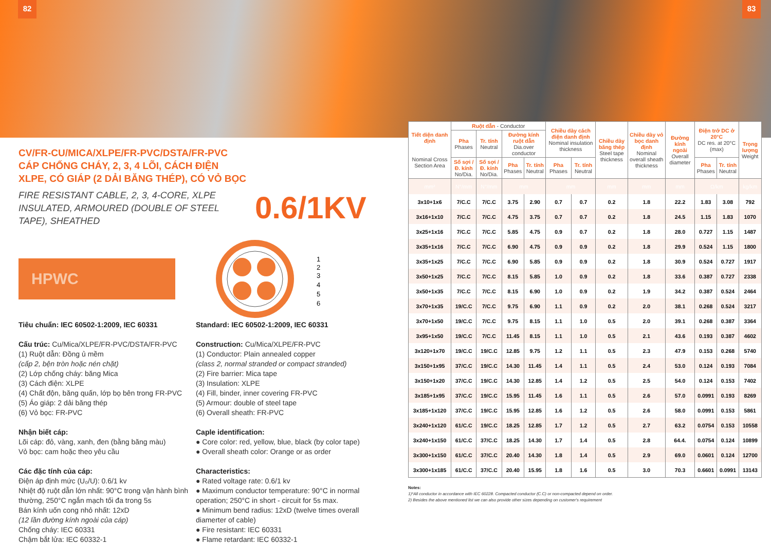82 83
CV/FR-CU/MICA/XLPE/FR-PVC/DSTA/FR-PVC
CÁP CHỐNG CHÁY, 2, 3, 4 LÕI, CÁCH ĐIỆN
XLPE, CÓ GIÁP (2 DẢI BĂNG THÉP), CÓ VỎ BỌC
FIRE RESISTANT CABLE, 2, 3, 4-CORE, XLPE INSULATED, ARMOURED (DOUBLE OF STEEL TAPE), SHEATHED
0.6/1KV
HPWC
1
2
3
4
5
6
Tiêu chuẩn: IEC 60502-1:2009, IEC 60331
Cấu trúc: Cu/Mica/XLPE/FR-PVC/DSTA/FR-PVC
(1) Ruột dẫn: Đồng ủ mềm
(cấp 2, bện tròn hoặc nén chặt)
(2) Lớp chống cháy: băng Mica
(3) Cách điện: XLPE
(4) Chất độn, băng quấn, lớp bọ bên trong FR-PVC
(5) Áo giáp: 2 dải băng thép
(6) Vỏ bọc: FR-PVC
Nhận biết cáp:
Lõi cáp: đỏ, vàng, xanh, đen (bằng băng màu)
Vỏ bọc: cam hoặc theo yêu cầu
Các đặc tính của cáp:
Điện áp định mức (U₀/U): 0.6/1 kv
Nhiệt độ ruột dẫn lớn nhất: 90°C trong vận hành bình thường, 250°C ngắn mạch tối đa trong 5s
Bán kính uốn cong nhỏ nhất: 12xD
(12 lần đường kính ngoài của cáp)
Chống cháy: IEC 60331
Chậm bắt lửa: IEC 60332-1
Standard: IEC 60502-1:2009, IEC 60331
Construction: Cu/Mica/XLPE/FR-PVC
(1) Conductor: Plain annealed copper
(class 2, normal stranded or compact stranded)
(2) Fire barrier: Mica tape
(3) Insulation: XLPE
(4) Fill, binder, inner covering FR-PVC
(5) Armour: double of steel tape
(6) Overall sheath: FR-PVC
Caple identification:
● Core color: red, yellow, blue, black (by color tape)
● Overall sheath color: Orange or as order
Characteristics:
● Rated voltage rate: 0.6/1 kv
● Maximum conductor temperature: 90°C in normal operation; 250°C in short - circuit for 5s max.
● Minimum bend radius: 12xD (twelve times overall diamerter of cable)
● Fire resistant: IEC 60331
● Flame retardant: IEC 60332-1
| Tiết diện danh định Nominal Cross Section Area | Ruột dẫn - Conductor | | | | Chiều dày cách điện danh định Nominal insulation thickness | | Chiều dày băng thép Steel tape thickness | Chiều dày vỏ bọc danh định Nominal overall sheath thickness | Đường kính ngoài Overall diameter | Điện trở DC ở 20°C DC res. at 20°C (max) | | Trọng lượng Weight |
| --- | --- | --- | --- | --- | --- | --- | --- | --- | --- | --- | --- | --- |
| | Pha Phases | Tr. tính Neutral | Đường kính ruột dẫn Dia.over conductor | | | | | | | | | |
| | Số sợi / Đ. kính No/Dia. | Số sợi / Đ. kính No/Dia. | Pha Phases | Tr. tính Neutral | Pha Phases | Tr. tính Neutral | | | | Pha Phases | Tr. tính Neutral | |
| mm² | N°/mm | N°/mm | mm | | mm | | mm | mm | mm | Ω/km | | kg/km |
| 3x10+1x6 | 7/C.C | 7/C.C | 3.75 | 2.90 | 0.7 | 0.7 | 0.2 | 1.8 | 22.2 | 1.83 | 3.08 | 792 |
| 3x16+1x10 | 7/C.C | 7/C.C | 4.75 | 3.75 | 0.7 | 0.7 | 0.2 | 1.8 | 24.5 | 1.15 | 1.83 | 1070 |
| 3x25+1x16 | 7/C.C | 7/C.C | 5.85 | 4.75 | 0.9 | 0.7 | 0.2 | 1.8 | 28.0 | 0.727 | 1.15 | 1487 |
| 3x35+1x16 | 7/C.C | 7/C.C | 6.90 | 4.75 | 0.9 | 0.9 | 0.2 | 1.8 | 29.9 | 0.524 | 1.15 | 1800 |
| 3x35+1x25 | 7/C.C | 7/C.C | 6.90 | 5.85 | 0.9 | 0.9 | 0.2 | 1.8 | 30.9 | 0.524 | 0.727 | 1917 |
| 3x50+1x25 | 7/C.C | 7/C.C | 8.15 | 5.85 | 1.0 | 0.9 | 0.2 | 1.8 | 33.6 | 0.387 | 0.727 | 2338 |
| 3x50+1x35 | 7/C.C | 7/C.C | 8.15 | 6.90 | 1.0 | 0.9 | 0.2 | 1.9 | 34.2 | 0.387 | 0.524 | 2464 |
| 3x70+1x35 | 19/C.C | 7/C.C | 9.75 | 6.90 | 1.1 | 0.9 | 0.2 | 2.0 | 38.1 | 0.268 | 0.524 | 3217 |
| 3x70+1x50 | 19/C.C | 7/C.C | 9.75 | 8.15 | 1.1 | 1.0 | 0.5 | 2.0 | 39.1 | 0.268 | 0.387 | 3364 |
| 3x95+1x50 | 19/C.C | 7/C.C | 11.45 | 8.15 | 1.1 | 1.0 | 0.5 | 2.1 | 43.6 | 0.193 | 0.387 | 4602 |
| 3x120+1x70 | 19/C.C | 19/C.C | 12.85 | 9.75 | 1.2 | 1.1 | 0.5 | 2.3 | 47.9 | 0.153 | 0.268 | 5740 |
| 3x150+1x95 | 37/C.C | 19/C.C | 14.30 | 11.45 | 1.4 | 1.1 | 0.5 | 2.4 | 53.0 | 0.124 | 0.193 | 7084 |
| 3x150+1x20 | 37/C.C | 19/C.C | 14.30 | 12.85 | 1.4 | 1.2 | 0.5 | 2.5 | 54.0 | 0.124 | 0.153 | 7402 |
| 3x185+1x95 | 37/C.C | 19/C.C | 15.95 | 11.45 | 1.6 | 1.1 | 0.5 | 2.6 | 57.0 | 0.0991 | 0.193 | 8269 |
| 3x185+1x120 | 37/C.C | 19/C.C | 15.95 | 12.85 | 1.6 | 1.2 | 0.5 | 2.6 | 58.0 | 0.0991 | 0.153 | 5861 |
| 3x240+1x120 | 61/C.C | 19/C.C | 18.25 | 12.85 | 1.7 | 1.2 | 0.5 | 2.7 | 63.2 | 0.0754 | 0.153 | 10558 |
| 3x240+1x150 | 61/C.C | 37/C.C | 18.25 | 14.30 | 1.7 | 1.4 | 0.5 | 2.8 | 64.4. | 0.0754 | 0.124 | 10899 |
| 3x300+1x150 | 61/C.C | 37/C.C | 20.40 | 14.30 | 1.8 | 1.4 | 0.5 | 2.9 | 69.0 | 0.0601 | 0.124 | 12700 |
| 3x300+1x185 | 61/C.C | 37/C.C | 20.40 | 15.95 | 1.8 | 1.6 | 0.5 | 3.0 | 70.3 | 0.6601 | 0.0991 | 13143 |
Notes:
1)*All conductor in accordance with IEC 60228. Compacted conductor (C.C) or non-compacted depend on order.
2) Besides the above mentioned list we can also provide other sizes depending on customer's requirement